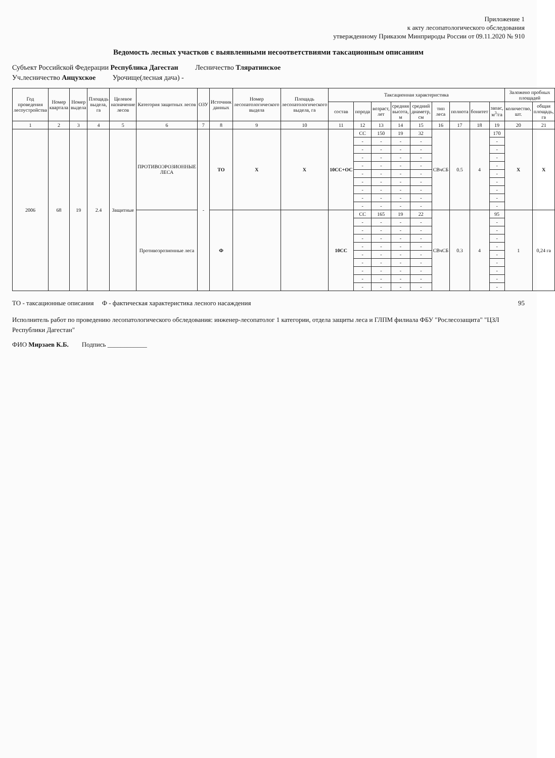Приложение 1
к акту лесопатологического обследования
утвержденному Приказом Минприроды России от 09.11.2020 № 910
Ведомость лесных участков с выявленными несоответствиями таксационным описаниям
Субъект Российской Федерации Республика Дагестан Лесничество Тляратинское
Уч.лесничество Анцухское Урочище(лесная дача) -
| Год проведения лесоустройства | Номер квартала | Номер выдела | Площадь выдела, га | Целевое назначение лесов | Категория защитных лесов | ОЗУ | Источник данных | Номер лесопатологического выдела | Площадь лесопатологического выдела, га | Таксационная характеристика | | | | | | | | | Заложено пробных площадей | |
| --- | --- | --- | --- | --- | --- | --- | --- | --- | --- | --- | --- | --- | --- | --- | --- | --- | --- | --- | --- | --- |
| | | | | | | | | | | состав | порода | возраст, лет | средняя высота, м | средний диаметр, см | тип леса | полнота | бонитет | запас, м<sup>3</sup>/га | количество, шт. | общая площадь, га |
| 1 | 2 | 3 | 4 | 5 | 6 | 7 | 8 | 9 | 10 | 11 | 12 | 13 | 14 | 15 | 16 | 17 | 18 | 19 | 20 | 21 |
| 2006 | 68 | 19 | 2.4 | Защитные | ПРОТИВОЭРОЗИОННЫЕ ЛЕСА | - | ТО | X | X | 10СС+ОС | СС | 150 | 19 | 32 | СВчСБ | 0.5 | 4 | 170 | X | X |
| | | | | | | | | | | | - | - | - | - | | | | - | | |
| | | | | | | | | | | | - | - | - | - | | | | - | | |
| | | | | | | | | | | | - | - | - | - | | | | - | | |
| | | | | | | | | | | | - | - | - | - | | | | - | | |
| | | | | | | | | | | | - | - | - | - | | | | - | | |
| | | | | | | | | | | | - | - | - | - | | | | - | | |
| | | | | | | | | | | | - | - | - | - | | | | - | | |
| | | | | | | | | | | | - | - | - | - | | | | - | | |
| | | | | | | | | | | | - | - | - | - | | | | - | | |
| | | | | | Противоэрозионные леса | | Ф | | | 10СС | СС | 165 | 19 | 22 | СВчСБ | 0.3 | 4 | 95 | 1 | 0,24 га |
| | | | | | | | | | | | - | - | - | - | | | | - | | |
| | | | | | | | | | | | - | - | - | - | | | | - | | |
| | | | | | | | | | | | - | - | - | - | | | | - | | |
| | | | | | | | | | | | - | - | - | - | | | | - | | |
| | | | | | | | | | | | - | - | - | - | | | | - | | |
| | | | | | | | | | | | - | - | - | - | | | | - | | |
| | | | | | | | | | | | - | - | - | - | | | | - | | |
| | | | | | | | | | | | - | - | - | - | | | | - | | |
| | | | | | | | | | | | - | - | - | - | | | | - | | |
ТО - таксационные описания Ф - фактическая характеристика лесного насаждения 95
Исполнитель работ по проведению лесопатологического обследования: инженер-лесопатолог 1 категории, отдела защиты леса и ГЛПМ филиала ФБУ "Рослесозащита" "ЦЗЛ Республики Дагестан"
ФИО Мирзаев К.Б. Подпись ____________